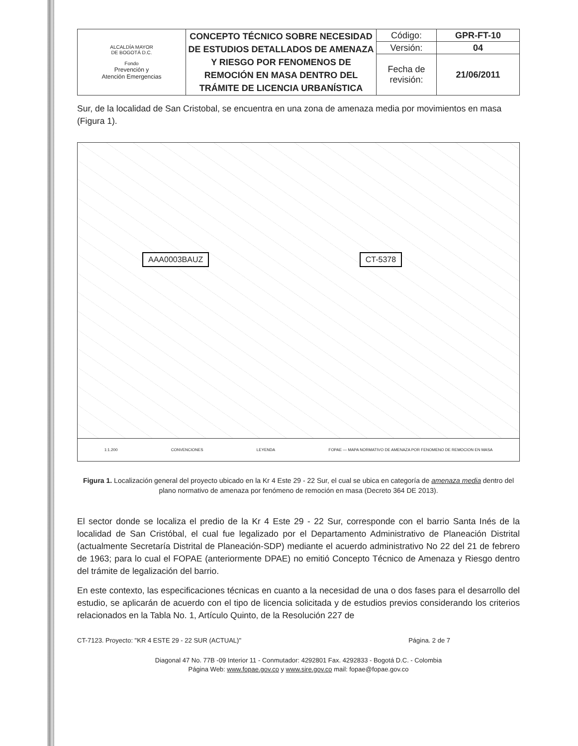| ALCALDÍA MAYOR DE BOGOTÁ D.C. Fondo Prevención y Atención Emergencias | CONCEPTO TÉCNICO SOBRE NECESIDAD DE ESTUDIOS DETALLADOS DE AMENAZA Y RIESGO POR FENOMENOS DE REMOCIÓN EN MASA DENTRO DEL TRÁMITE DE LICENCIA URBANÍSTICA | Código: | GPR-FT-10 |
| | | Versión: | 04 |
| | | Fecha de revisión: | 21/06/2011 |
Sur, de la localidad de San Cristobal, se encuentra en una zona de amenaza media por movimientos en masa (Figura 1).
AAA0003BAUZ CT-5378
1:1.200 CONVENCIONES LEYENDA FOPAE — MAPA NORMATIVO DE AMENAZA POR FENOMENO DE REMOCION EN MASA
Figura 1. Localización general del proyecto ubicado en la Kr 4 Este 29 - 22 Sur, el cual se ubica en categoría de amenaza media dentro del plano normativo de amenaza por fenómeno de remoción en masa (Decreto 364 DE 2013).
El sector donde se localiza el predio de la Kr 4 Este 29 - 22 Sur, corresponde con el barrio Santa Inés de la localidad de San Cristóbal, el cual fue legalizado por el Departamento Administrativo de Planeación Distrital (actualmente Secretaría Distrital de Planeación-SDP) mediante el acuerdo administrativo No 22 del 21 de febrero de 1963; para lo cual el FOPAE (anteriormente DPAE) no emitió Concepto Técnico de Amenaza y Riesgo dentro del trámite de legalización del barrio.
En este contexto, las especificaciones técnicas en cuanto a la necesidad de una o dos fases para el desarrollo del estudio, se aplicarán de acuerdo con el tipo de licencia solicitada y de estudios previos considerando los criterios relacionados en la Tabla No. 1, Artículo Quinto, de la Resolución 227 de
CT-7123. Proyecto: "KR 4 ESTE 29 - 22 SUR (ACTUAL)" Página. 2 de 7
Diagonal 47 No. 77B -09 Interior 11 - Conmutador: 4292801 Fax. 4292833 - Bogotá D.C. - Colombia
Página Web: www.fopae.gov.co y www.sire.gov.co mail: fopae@fopae.gov.co